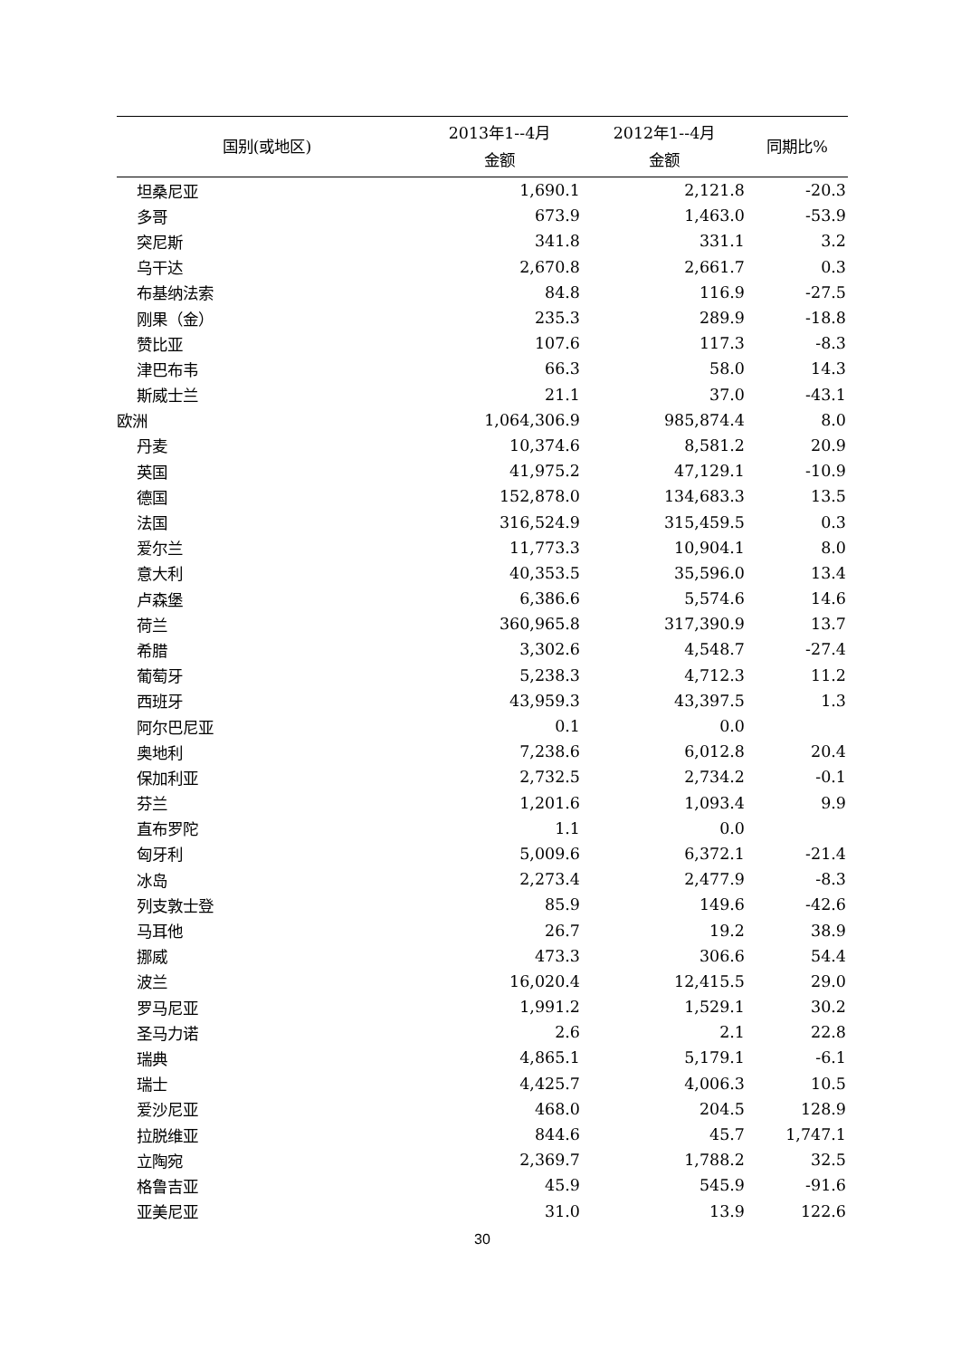| 国别(或地区) | 2013年1--4月 金额 | 2012年1--4月 金额 | 同期比% |
| --- | --- | --- | --- |
| 坦桑尼亚 | 1,690.1 | 2,121.8 | -20.3 |
| 多哥 | 673.9 | 1,463.0 | -53.9 |
| 突尼斯 | 341.8 | 331.1 | 3.2 |
| 乌干达 | 2,670.8 | 2,661.7 | 0.3 |
| 布基纳法索 | 84.8 | 116.9 | -27.5 |
| 刚果（金） | 235.3 | 289.9 | -18.8 |
| 赞比亚 | 107.6 | 117.3 | -8.3 |
| 津巴布韦 | 66.3 | 58.0 | 14.3 |
| 斯威士兰 | 21.1 | 37.0 | -43.1 |
| 欧洲 | 1,064,306.9 | 985,874.4 | 8.0 |
| 丹麦 | 10,374.6 | 8,581.2 | 20.9 |
| 英国 | 41,975.2 | 47,129.1 | -10.9 |
| 德国 | 152,878.0 | 134,683.3 | 13.5 |
| 法国 | 316,524.9 | 315,459.5 | 0.3 |
| 爱尔兰 | 11,773.3 | 10,904.1 | 8.0 |
| 意大利 | 40,353.5 | 35,596.0 | 13.4 |
| 卢森堡 | 6,386.6 | 5,574.6 | 14.6 |
| 荷兰 | 360,965.8 | 317,390.9 | 13.7 |
| 希腊 | 3,302.6 | 4,548.7 | -27.4 |
| 葡萄牙 | 5,238.3 | 4,712.3 | 11.2 |
| 西班牙 | 43,959.3 | 43,397.5 | 1.3 |
| 阿尔巴尼亚 | 0.1 | 0.0 | |
| 奥地利 | 7,238.6 | 6,012.8 | 20.4 |
| 保加利亚 | 2,732.5 | 2,734.2 | -0.1 |
| 芬兰 | 1,201.6 | 1,093.4 | 9.9 |
| 直布罗陀 | 1.1 | 0.0 | |
| 匈牙利 | 5,009.6 | 6,372.1 | -21.4 |
| 冰岛 | 2,273.4 | 2,477.9 | -8.3 |
| 列支敦士登 | 85.9 | 149.6 | -42.6 |
| 马耳他 | 26.7 | 19.2 | 38.9 |
| 挪威 | 473.3 | 306.6 | 54.4 |
| 波兰 | 16,020.4 | 12,415.5 | 29.0 |
| 罗马尼亚 | 1,991.2 | 1,529.1 | 30.2 |
| 圣马力诺 | 2.6 | 2.1 | 22.8 |
| 瑞典 | 4,865.1 | 5,179.1 | -6.1 |
| 瑞士 | 4,425.7 | 4,006.3 | 10.5 |
| 爱沙尼亚 | 468.0 | 204.5 | 128.9 |
| 拉脱维亚 | 844.6 | 45.7 | 1,747.1 |
| 立陶宛 | 2,369.7 | 1,788.2 | 32.5 |
| 格鲁吉亚 | 45.9 | 545.9 | -91.6 |
| 亚美尼亚 | 31.0 | 13.9 | 122.6 |
30